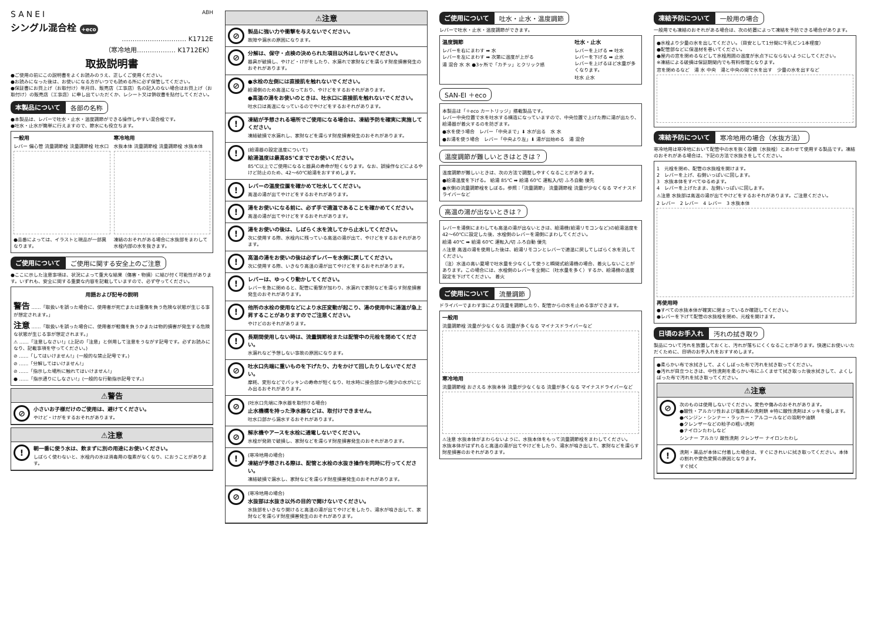SANEI ABH
シングル混合栓 +eco
………………………… K1712E
（寒冷地用……………… K1712EK）
取扱説明書
●ご使用の前にこの説明書をよくお読みのうえ、正しくご使用ください。
●お読みになった後は、お使いになる方がいつでも読める所に必ず保管してください。
●保証書にお買上げ（お取付け）年月日、販売店（工事店）名の記入のない場合はお買上げ（お取付け）の販売店（工事店）に申し出ていただくか、レシート又は領収書を貼付してください。
本製品について 各部の名称
●本製品は、レバーで吐水・止水・温度調節ができる操作しやすい混合栓です。
●吐水・止水が簡単に行えますので、節水にも役立ちます。
一般用
レバー 偏心管 流量調節栓 流量調節栓 吐水口
●品番によっては、イラストと現品が一部異なります。
寒冷地用
水抜本体 流量調節栓 流量調節栓 水抜本体
凍結のおそれがある場合に水抜部をまわして水栓内部の水を抜きます。
ご使用について ご使用に関する安全上のご注意
●ここに示した注意事項は、状況によって重大な結果（傷害・物損）に結び付く可能性があります。いずれも、安全に関する重要な内容を記載していますので、必ず守ってください。
用語および記号の説明
警告 ……「取扱いを誤った場合に、使用者が死亡または重傷を負う危険な状態が生じる事が想定されます。」
注意 ……「取扱いを誤った場合に、使用者が軽傷を負うかまたは物的損害が発生する危険な状態が生じる事が想定されます。」
⚠ ……「注意しなさい!」(上記の「注意」と併用して注意をうながす記号です。必ずお読みになり、記載事項を守ってください。)
⊘ ……「してはいけません!」(一般的な禁止記号です。)
⊘ ……「分解してはいけません!」
⊘ ……「指示した場所に触れてはいけません!」
● ……「指示通りにしなさい!」(一般的な行動指示記号です。)
⚠警告
⊘
小さいお子様だけのご使用は、避けてください。
やけど・けがをするおそれがあります。
⚠注意
!
朝一番に使う水は、飲まずに別の用途にお使いください。
しばらく使わないと、水栓内の水は消毒用の塩素がなくなり、におうことがあります。
⚠注意
⊘
製品に強い力や衝撃を与えないでください。
故障や漏水の原因になります。
⊘
分解は、保守・点検の決められた項目以外はしないでください。
器具が破損し、やけど・けがをしたり、水漏れで家財などを濡らす財産損害発生のおそれがあります。
⊘
●水栓の左側には直接肌を触れないでください。
給湯側のため高温になっており、やけどをするおそれがあります。
●高温の湯をお使いのときは、吐水口に直接肌を触れないでください。
吐水口は高温になっているのでやけどをするおそれがあります。
!
凍結が予想される場所でご使用になる場合は、凍結予防を確実に実施してください。
凍結破損で水漏れし、家財などを濡らす財産損害発生のおそれがあります。
!
(給湯器の設定温度について)
給湯温度は最高85℃まででお使いください。
85℃以上でご使用になると器具の寿命が短くなります。なお、誤操作などによるやけど防止のため、42〜60℃給湯をおすすめします。
!
レバーの温度位置を確かめて吐水してください。
高温の湯が出てやけどをするおそれがあります。
!
湯をお使いになる前に、必ず手で適温であることを確かめてください。
高温の湯が出てやけどをするおそれがあります。
!
湯をお使いの後は、しばらく水を流してから止水してください。
次に使用する際、水栓内に残っている高温の湯が出て、やけどをするおそれがあります。
!
高温の湯をお使いの後は必ずレバーを水側に戻してください。
次に使用する際、いきなり高温の湯が出てやけどをするおそれがあります。
!
レバーは、ゆっくり動かしてください。
レバーを急に閉めると、配管に衝撃が加わり、水漏れで家財などを濡らす財産損害発生のおそれがあります。
!
他所の水栓の使用などにより水圧変動が起こり、湯の使用中に湯温が急上昇することがありますのでご注意ください。
やけどのおそれがあります。
!
長期間使用しない時は、流量調節栓または配管中の元栓を閉めてください。
水漏れなど予想しない事故の原因になります。
⊘
吐水口先端に重いものを下げたり、力をかけて回したりしないでください。
摩耗、変形などでパッキンの寿命が短くなり、吐水時に接合部から微少の水がにじみ出るおそれがあります。
⊘
(吐水口先端に浄水器を取付ける場合)
止水機構を持った浄水器などは、取付けできません。
吐水口部から漏水するおそれがあります。
⊘
解氷機やアースを水栓に通電しないでください。
水栓が発熱で破損し、家財などを濡らす財産損害発生のおそれがあります。
!
(寒冷地用の場合)
凍結が予想される際は、配管と水栓の水抜き操作を同時に行ってください。
凍結破損で漏水し、家財などを濡らす財産損害発生のおそれがあります。
⊘
(寒冷地用の場合)
水抜部は水抜き以外の目的で開けないでください。
水抜部をいきなり開けると高温の湯が出てやけどをしたり、湯水が噴き出して、家財などを濡らす財産損害発生のおそれがあります。
ご使用について 吐水・止水・温度調節
レバーで吐水・止水・温度調節ができます。
温度調節
レバーを右にまわす ➡ 水
レバーを左にまわす ➡ 次第に温度が上がる
湯 混合 水 水 ●3ヶ所で「カチッ」とクリック感
吐水・止水
レバーを上げる ➡ 吐水
レバーを下げる ➡ 止水
レバーを上げるほど水量が多くなります。
吐水 止水
SAN-EI ＋eco
本製品は「＋eco カートリッジ」搭載製品です。
レバー中央位置で水を吐水する構造になっていますので、中央位置で上げた際に湯が出たり、給湯器が着火するのを防ぎます。
●水を使う場合　レバー「中央まで」⬇ 水が出る　水 水
●お湯を使う場合　レバー「中央より左」⬇ 湯が出始める　湯 混合
温度調節が難しいときはときは？
温度調節が難しいときは、次の方法で調整しやすくなることがあります。
●給湯温度を下げる。 給湯 85℃ ➡ 給湯 60℃ 運転入/切 ふろ自動 優先
●水側の流量調節栓をしぼる。参照：「流量調節」 流量調節栓 流量が少なくなる マイナスドライバーなど
高温の湯が出ないときは？
レバーを湯側にまわしても高温の湯が出ないときは、給湯機(給湯リモコンなど)の給湯温度を42〜60℃に設定した後、水栓側のレバーを湯側にまわしてください。
給湯 40℃ ➡ 給湯 60℃ 運転入/切 ふろ自動 優先
⚠注意 高温の湯を使用した後は、給湯リモコンとレバーで適温に戻してしばらく水を流してください。
（注）水温の高い夏場で吐水量を少なくして使うと瞬間式給湯機の場合、着火しないことがあります。この場合には、水栓側のレバーを全開に（吐水量を多く）するか、給湯機の温度設定を下げてください。 着火
ご使用について 流量調節
ドライバーでまわす事により流量を調節したり、配管からの水を止める事ができます。
一般用
流量調節栓 流量が少なくなる 流量が多くなる マイナスドライバーなど
寒冷地用
流量調節栓 おさえる 水抜本体 流量が少なくなる 流量が多くなる マイナスドライバーなど
⚠注意 水抜本体がまわらないように、水抜本体をもって流量調節栓をまわしてください。
水抜本体がはずれると高温の湯が出てやけどをしたり、湯水が噴き出して、家財などを濡らす財産損害のおそれがあります。
凍結予防について 一般用の場合
一般用でも凍結のおそれがある場合は、次の処置によって凍結を予防できる場合があります。
●水栓より少量の水を出してください。（目安として1分間に牛乳ビン1本程度）
●配管部などに保温材を巻いてください。
●屋内の窓を閉めるなどして水栓周囲の温度が氷点下にならないようにしてください。
※凍結による破損は保証期間内でも有料修理となります。
窓を閉めるなど　湯 水 中央　湯と中央の間で水を出す　少量の水を出すなど
凍結予防について 寒冷地用の場合（水抜方法）
寒冷地用は寒冷地において配管中の水を抜く設備（水抜栓）とあわせて使用する製品です。凍結のおそれがある場合は、下記の方法で水抜きをしてください。
1　元栓を閉め、配管の水抜栓を開けます。
2　レバーを上げ、右側いっぱいに回します。
3　水抜本体をすべてゆるめます。
4　レバーを上げたまま、左側いっぱいに回します。
⚠注意 水抜部は高温の湯が出てやけどをするおそれがあります。ご注意ください。
2 レバー　2 レバー　4 レバー　3 水抜本体
再使用時
●すべての水抜本体が確実に閉まっているか確認してください。
●レバーを下げて配管の水抜栓を閉め、元栓を開けます。
日頃のお手入れ 汚れの拭き取り
製品について汚れを放置しておくと、汚れが落ちにくくなることがあります。快適にお使いいただくために、日頃のお手入れをおすすめします。
●柔らかい布で水拭きして、よくしぼった布で汚れを拭き取ってください。
●汚れが目立つときは、中性洗剤を柔らかい布にふくませて拭き取った後水拭きして、よくしぼった布で汚れを拭き取ってください。
⚠注意
⊘
次のものは使用しないでください。変色や傷みのおそれがあります。
●酸性・アルカリ性および塩素系の洗剤類 ※特に酸性洗剤はメッキを侵します。
●ベンジン・シンナー・ラッカー・アルコールなどの溶剤や油類
●クレンザーなどの粒子の粗い洗剤
●ナイロンたわしなど
シンナー アルカリ 酸性洗剤 クレンザー ナイロンたわし
!
洗剤・薬品が本体に付着した場合は、すぐにきれいに拭き取ってください。本体の割れや変色変質の原因となります。
すぐ拭く